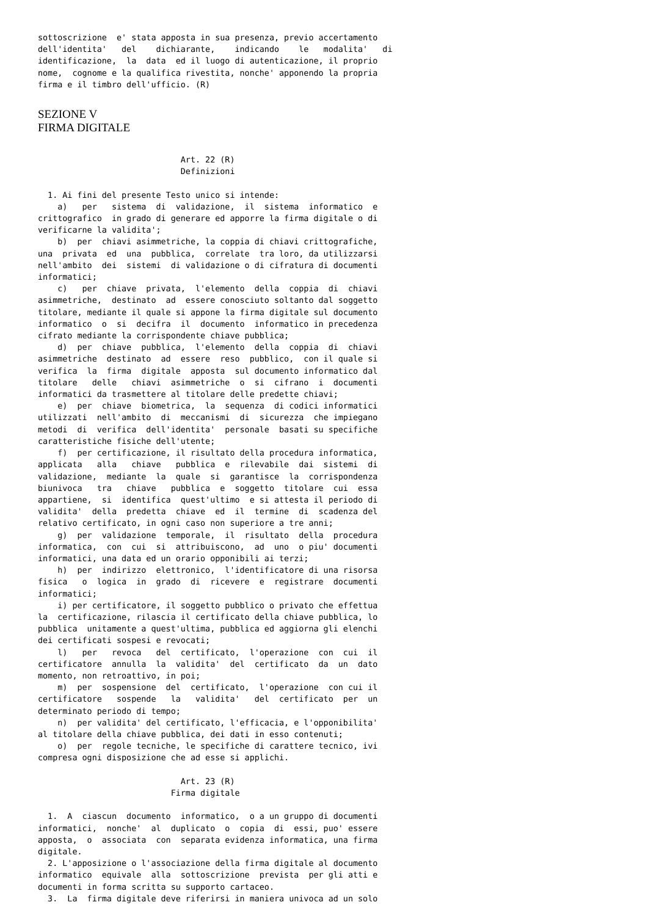sottoscrizione  e' stata apposta in sua presenza, previo accertamento
dell'identita'   del    dichiarante,    indicando    le   modalita'   di
identificazione,  la  data  ed il luogo di autenticazione, il proprio
nome,  cognome e la qualifica rivestita, nonche' apponendo la propria
firma e il timbro dell'ufficio. (R)
SEZIONE V
FIRMA DIGITALE
                             Art. 22 (R)
                             Definizioni

  1. Ai fini del presente Testo unico si intende:
    a)   per   sistema  di  validazione,  il  sistema  informatico  e
crittografico  in grado di generare ed apporre la firma digitale o di
verificarne la validita';
    b)  per  chiavi asimmetriche, la coppia di chiavi crittografiche,
una  privata  ed  una  pubblica,  correlate  tra loro, da utilizzarsi
nell'ambito  dei  sistemi  di validazione o di cifratura di documenti
informatici;
    c)   per  chiave  privata,  l'elemento  della  coppia  di  chiavi
asimmetriche,  destinato  ad  essere conosciuto soltanto dal soggetto
titolare, mediante il quale si appone la firma digitale sul documento
informatico  o  si  decifra  il  documento  informatico in precedenza
cifrato mediante la corrispondente chiave pubblica;
    d)  per  chiave  pubblica,  l'elemento  della  coppia  di  chiavi
asimmetriche  destinato  ad  essere  reso  pubblico,  con il quale si
verifica  la  firma  digitale  apposta  sul documento informatico dal
titolare   delle   chiavi  asimmetriche  o  si  cifrano  i  documenti
informatici da trasmettere al titolare delle predette chiavi;
    e)  per  chiave  biometrica,  la  sequenza  di codici informatici
utilizzati  nell'ambito  di  meccanismi  di  sicurezza  che impiegano
metodi  di  verifica  dell'identita'  personale  basati su specifiche
caratteristiche fisiche dell'utente;
    f)  per certificazione, il risultato della procedura informatica,
applicata   alla   chiave   pubblica  e  rilevabile  dai  sistemi  di
validazione,  mediante  la  quale  si  garantisce  la  corrispondenza
biunivoca   tra   chiave   pubblica  e  soggetto  titolare  cui  essa
appartiene,  si  identifica  quest'ultimo  e si attesta il periodo di
validita'  della  predetta  chiave  ed  il  termine  di  scadenza del
relativo certificato, in ogni caso non superiore a tre anni;
    g)  per  validazione  temporale,  il  risultato  della  procedura
informatica,  con  cui  si  attribuiscono,  ad  uno  o piu' documenti
informatici, una data ed un orario opponibili ai terzi;
    h)  per  indirizzo  elettronico,  l'identificatore di una risorsa
fisica   o  logica  in  grado  di  ricevere  e  registrare  documenti
informatici;
    i) per certificatore, il soggetto pubblico o privato che effettua
la  certificazione, rilascia il certificato della chiave pubblica, lo
pubblica  unitamente a quest'ultima, pubblica ed aggiorna gli elenchi
dei certificati sospesi e revocati;
    l)   per   revoca   del  certificato,  l'operazione  con  cui  il
certificatore  annulla  la  validita'  del  certificato  da  un  dato
momento, non retroattivo, in poi;
    m)  per  sospensione  del  certificato,  l'operazione  con cui il
certificatore   sospende   la   validita'   del  certificato  per  un
determinato periodo di tempo;
    n)  per validita' del certificato, l'efficacia, e l'opponibilita'
al titolare della chiave pubblica, dei dati in esso contenuti;
    o)  per  regole tecniche, le specifiche di carattere tecnico, ivi
compresa ogni disposizione che ad esse si applichi.

                             Art. 23 (R)
                           Firma digitale

  1.  A  ciascun  documento  informatico,  o a un gruppo di documenti
informatici,  nonche'  al  duplicato  o  copia  di  essi, puo' essere
apposta,  o  associata  con  separata evidenza informatica, una firma
digitale.
  2. L'apposizione o l'associazione della firma digitale al documento
informatico  equivale  alla  sottoscrizione  prevista  per gli atti e
documenti in forma scritta su supporto cartaceo.
  3.  La  firma digitale deve riferirsi in maniera univoca ad un solo